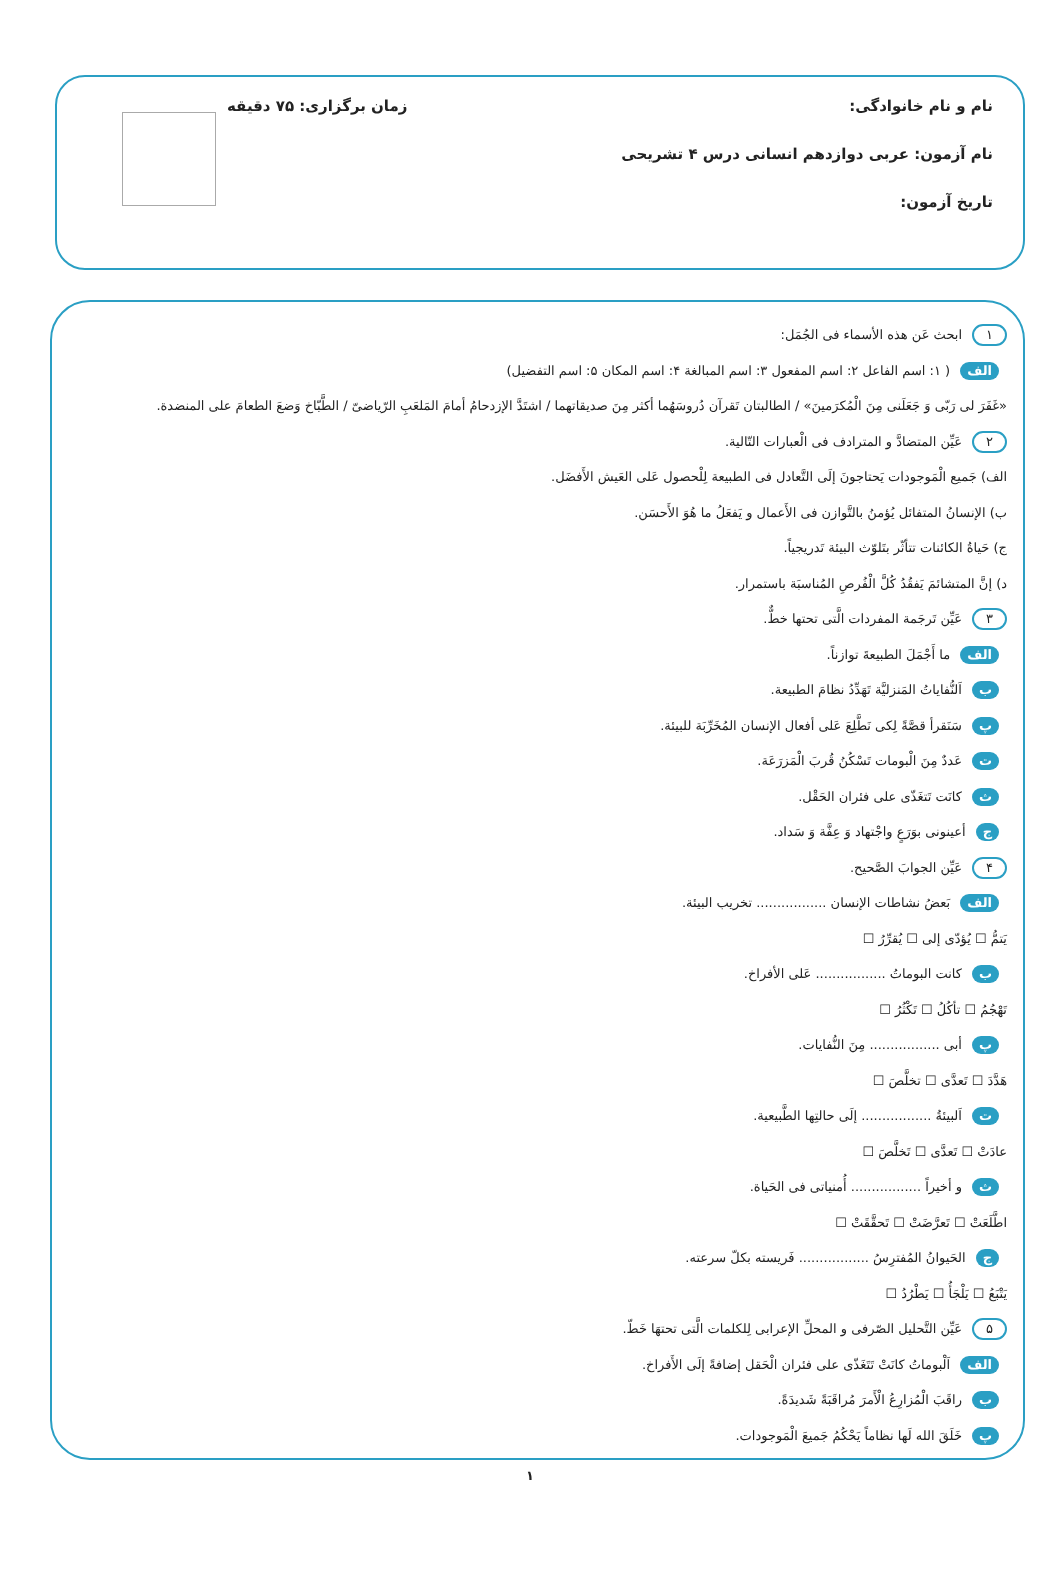نام و نام خانوادگی: زمان برگزاری: ۷۵ دقیقه
نام آزمون: عربی دوازدهم انسانی درس ۴ تشریحی
تاریخ آزمون:
١ ابحث عَن هذه الأسماء فی الجُمَل:
الف ( ۱: اسم الفاعل ۲: اسم المفعول ۳: اسم المبالغة ۴: اسم المکان ۵: اسم التفضیل)
«غَفَرَ لی رَبّی وَ جَعَلَنی مِنَ الْمُکرَمینَ» / الطالبتان تَقرآن دُروسَهُما أکثر مِنَ صدیقاتهما / اشتَدَّ الإزدحامُ أمامَ المَلعَبِ الرّیاضیّ / الطَّبّاخ وَضعَ الطعامَ علی المنضدة.
٢ عَیِّن المتضادَّ و المترادف فی الْعبارات التّالیة.
الف) جَمیع الْمَوجودات یَحتاجونَ إلَی التَّعادل فی الطبیعة لِلْحصول عَلی العَیش الأَفضَل.
ب) الإنسانُ المتفائل یُؤمنُ بالتَّوازن فی الأَعمال و یَفعَلُ ما هُوَ الأَحسَن.
ج) حَیاةُ الکائنات تتأثّر بتَلوّث البیئة تَدریجیاً.
د) إنَّ المتشائمَ یَفقُدُ کُلَّ الْفُرصِ المُناسبَة باستمرار.
٣ عَیِّن تَرجَمة المفردات الَّتی تحتها خطٌّ.
الف ما أَجْمَلَ الطبیعةَ توازناً.
ب اَلنُّفایاتُ المَنزلیَّة تَهَدِّدُ نظامَ الطبیعة.
پ سَنَقرأ قصَّةً لِکی نَطَّلِعَ عَلی أفعال الإنسان المُخَرِّبَة للبیئة.
ت عَددٌ مِنَ الْبومات تَسْکُنُ قُربَ الْمَزرَعَة.
ث کانَت تَتغَذّی علی فئران الحَقْل.
ج أعینونی بوَرَعٍ واجْتهاد وَ عِفَّة وَ سَداد.
۴ عَیِّن الجوابَ الصَّحیح.
الف بَعضُ نشاطات الإنسان ................. تخریب البیئة.
یَتمُّ ☐ یُؤدّی إلی ☐ یُقرِّرُ ☐
ب کانت البوماتُ ................. عَلی الأفراخ.
تَهْجُمُ ☐ تأکُلُ ☐ تَکْثُرُ ☐
پ أبی ................. مِنَ النُّفایات.
هَدَّدَ ☐ تَعدَّی ☐ تخلَّصَ ☐
ت اَلبیئةُ ................. إلَی حالتِها الطَّبیعیة.
عادَتْ ☐ تَعدَّی ☐ تَخلَّصَ ☐
ث و أخیراً ................. أُمنیاتی فی الحَیاة.
اطَّلَعَتْ ☐ تَعرَّضَتْ ☐ تَحقَّقَتْ ☐
ج الحَیوانُ المُفترِسُ ................. فَریسته بکلّ سرعته.
یَتْبَعُ ☐ یَلْجَأُ ☐ یَطْرُدُ ☐
۵ عَیِّن التَّحلیل الصّرفی و المحلِّ الإعرابی لِلکلمات الَّتی تحتهَا خَطّ.
الف اَلْبوماتُ کانَتْ تَتَغَذّی علی فئران الْحَقل إضافةً إلَی الأَفراخ.
ب راقَبَ الْمُزارِعُ الْأَمرَ مُراقَبَةً شَدیدَةً.
پ خَلَقَ الله لَها نظاماً یَحْکُمُ جَمیعَ الْمَوجودات.
١